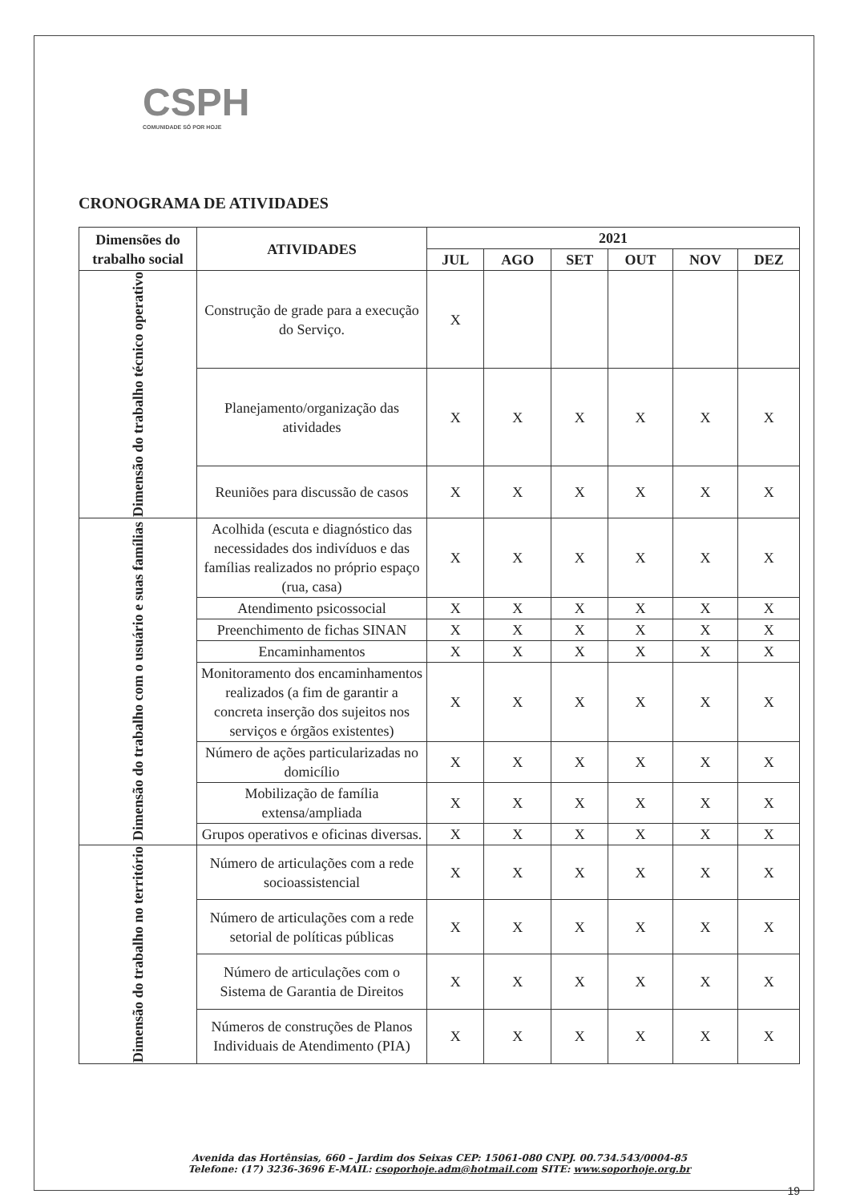CSPH
COMUNIDADE SÓ POR HOJE
CRONOGRAMA DE ATIVIDADES
| Dimensões do trabalho social | ATIVIDADES | 2021 | | | | | |
| --- | --- | --- | --- | --- | --- | --- | --- |
| | | JUL | AGO | SET | OUT | NOV | DEZ |
| Dimensão do trabalho técnico operativo | Construção de grade para a execução do Serviço. | X | | | | | |
| | Planejamento/organização das atividades | X | X | X | X | X | X |
| | Reuniões para discussão de casos | X | X | X | X | X | X |
| Dimensão do trabalho com o usuário e suas famílias | Acolhida (escuta e diagnóstico das necessidades dos indivíduos e das famílias realizados no próprio espaço (rua, casa) | X | X | X | X | X | X |
| | Atendimento psicossocial | X | X | X | X | X | X |
| | Preenchimento de fichas SINAN | X | X | X | X | X | X |
| | Encaminhamentos | X | X | X | X | X | X |
| | Monitoramento dos encaminhamentos realizados (a fim de garantir a concreta inserção dos sujeitos nos serviços e órgãos existentes) | X | X | X | X | X | X |
| | Número de ações particularizadas no domicílio | X | X | X | X | X | X |
| | Mobilização de família extensa/ampliada | X | X | X | X | X | X |
| | Grupos operativos e oficinas diversas. | X | X | X | X | X | X |
| Dimensão do trabalho no território | Número de articulações com a rede socioassistencial | X | X | X | X | X | X |
| | Número de articulações com a rede setorial de políticas públicas | X | X | X | X | X | X |
| | Número de articulações com o Sistema de Garantia de Direitos | X | X | X | X | X | X |
| | Números de construções de Planos Individuais de Atendimento (PIA) | X | X | X | X | X | X |
Avenida das Hortênsias, 660 – Jardim dos Seixas CEP: 15061-080 CNPJ. 00.734.543/0004-85
Telefone: (17) 3236-3696 E-MAIL: csoporhoje.adm@hotmail.com SITE: www.soporhoje.org.br
19